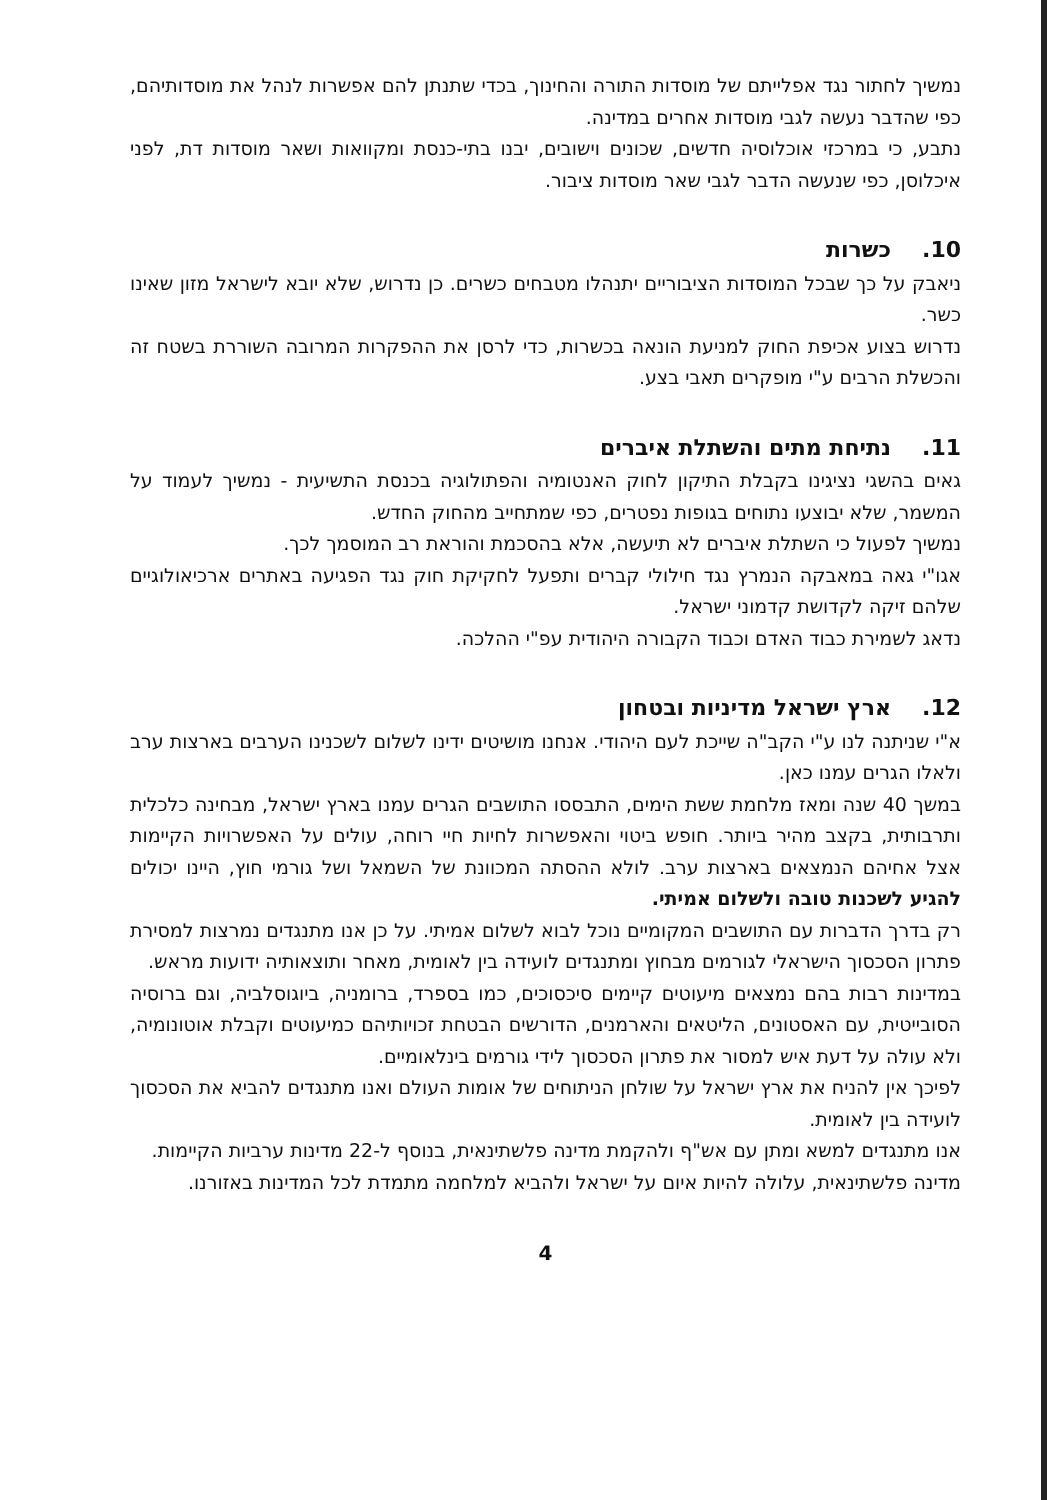נמשיך לחתור נגד אפלייתם של מוסדות התורה והחינוך, בכדי שתנתן להם אפשרות לנהל את מוסדותיהם, כפי שהדבר נעשה לגבי מוסדות אחרים במדינה.
נתבע, כי במרכזי אוכלוסיה חדשים, שכונים וישובים, יבנו בתי-כנסת ומקוואות ושאר מוסדות דת, לפני איכלוסן, כפי שנעשה הדבר לגבי שאר מוסדות ציבור.
10. כשרות
ניאבק על כך שבכל המוסדות הציבוריים יתנהלו מטבחים כשרים. כן נדרוש, שלא יובא לישראל מזון שאינו כשר.
נדרוש בצוע אכיפת החוק למניעת הונאה בכשרות, כדי לרסן את ההפקרות המרובה השוררת בשטח זה והכשלת הרבים ע"י מופקרים תאבי בצע.
11. נתיחת מתים והשתלת איברים
גאים בהשגי נציגינו בקבלת התיקון לחוק האנטומיה והפתולוגיה בכנסת התשיעית - נמשיך לעמוד על המשמר, שלא יבוצעו נתוחים בגופות נפטרים, כפי שמתחייב מהחוק החדש.
נמשיך לפעול כי השתלת איברים לא תיעשה, אלא בהסכמת והוראת רב המוסמך לכך.
אגו"י גאה במאבקה הנמרץ נגד חילולי קברים ותפעל לחקיקת חוק נגד הפגיעה באתרים ארכיאולוגיים שלהם זיקה לקדושת קדמוני ישראל.
נדאג לשמירת כבוד האדם וכבוד הקבורה היהודית עפ"י ההלכה.
12. ארץ ישראל מדיניות ובטחון
א"י שניתנה לנו ע"י הקב"ה שייכת לעם היהודי. אנחנו מושיטים ידינו לשלום לשכנינו הערבים בארצות ערב ולאלו הגרים עמנו כאן.
במשך 40 שנה ומאז מלחמת ששת הימים, התבססו התושבים הגרים עמנו בארץ ישראל, מבחינה כלכלית ותרבותית, בקצב מהיר ביותר. חופש ביטוי והאפשרות לחיות חיי רוחה, עולים על האפשרויות הקיימות אצל אחיהם הנמצאים בארצות ערב. לולא ההסתה המכוונת של השמאל ושל גורמי חוץ, היינו יכולים להגיע לשכנות טובה ולשלום אמיתי.
רק בדרך הדברות עם התושבים המקומיים נוכל לבוא לשלום אמיתי. על כן אנו מתנגדים נמרצות למסירת פתרון הסכסוך הישראלי לגורמים מבחוץ ומתנגדים לועידה בין לאומית, מאחר ותוצאותיה ידועות מראש.
במדינות רבות בהם נמצאים מיעוטים קיימים סיכסוכים, כמו בספרד, ברומניה, ביוגוסלביה, וגם ברוסיה הסובייטית, עם האסטונים, הליטאים והארמנים, הדורשים הבטחת זכויותיהם כמיעוטים וקבלת אוטונומיה, ולא עולה על דעת איש למסור את פתרון הסכסוך לידי גורמים בינלאומיים.
לפיכך אין להניח את ארץ ישראל על שולחן הניתוחים של אומות העולם ואנו מתנגדים להביא את הסכסוך לועידה בין לאומית.
אנו מתנגדים למשא ומתן עם אש"ף ולהקמת מדינה פלשתינאית, בנוסף ל-22 מדינות ערביות הקיימות.
מדינה פלשתינאית, עלולה להיות איום על ישראל ולהביא למלחמה מתמדת לכל המדינות באזורנו.
4